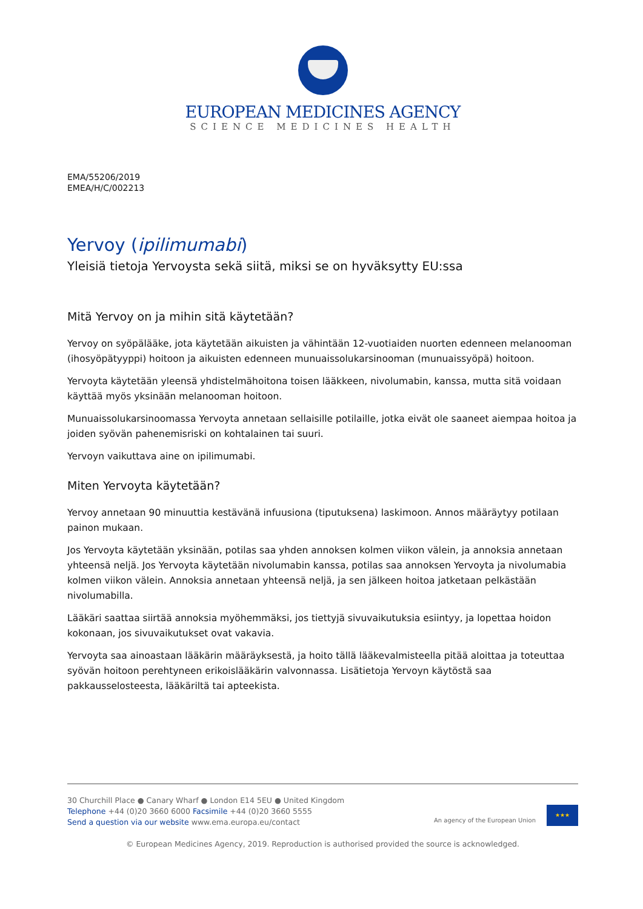EUROPEAN MEDICINES AGENCY
SCIENCE MEDICINES HEALTH
EMA/55206/2019
EMEA/H/C/002213
Yervoy (ipilimumabi)
Yleisiä tietoja Yervoysta sekä siitä, miksi se on hyväksytty EU:ssa
Mitä Yervoy on ja mihin sitä käytetään?
Yervoy on syöpälääke, jota käytetään aikuisten ja vähintään 12-vuotiaiden nuorten edenneen melanooman (ihosyöpätyyppi) hoitoon ja aikuisten edenneen munuaissolukarsinooman (munuaissyöpä) hoitoon.
Yervoyta käytetään yleensä yhdistelmähoitona toisen lääkkeen, nivolumabin, kanssa, mutta sitä voidaan käyttää myös yksinään melanooman hoitoon.
Munuaissolukarsinoomassa Yervoyta annetaan sellaisille potilaille, jotka eivät ole saaneet aiempaa hoitoa ja joiden syövän pahenemisriski on kohtalainen tai suuri.
Yervoyn vaikuttava aine on ipilimumabi.
Miten Yervoyta käytetään?
Yervoy annetaan 90 minuuttia kestävänä infuusiona (tiputuksena) laskimoon. Annos määräytyy potilaan painon mukaan.
Jos Yervoyta käytetään yksinään, potilas saa yhden annoksen kolmen viikon välein, ja annoksia annetaan yhteensä neljä. Jos Yervoyta käytetään nivolumabin kanssa, potilas saa annoksen Yervoyta ja nivolumabia kolmen viikon välein. Annoksia annetaan yhteensä neljä, ja sen jälkeen hoitoa jatketaan pelkästään nivolumabilla.
Lääkäri saattaa siirtää annoksia myöhemmäksi, jos tiettyjä sivuvaikutuksia esiintyy, ja lopettaa hoidon kokonaan, jos sivuvaikutukset ovat vakavia.
Yervoyta saa ainoastaan lääkärin määräyksestä, ja hoito tällä lääkevalmisteella pitää aloittaa ja toteuttaa syövän hoitoon perehtyneen erikoislääkärin valvonnassa. Lisätietoja Yervoyn käytöstä saa pakkausselosteesta, lääkäriltä tai apteekista.
30 Churchill Place ● Canary Wharf ● London E14 5EU ● United Kingdom
Telephone +44 (0)20 3660 6000 Facsimile +44 (0)20 3660 5555
Send a question via our website www.ema.europa.eu/contact
An agency of the European Union
★★★
© European Medicines Agency, 2019. Reproduction is authorised provided the source is acknowledged.